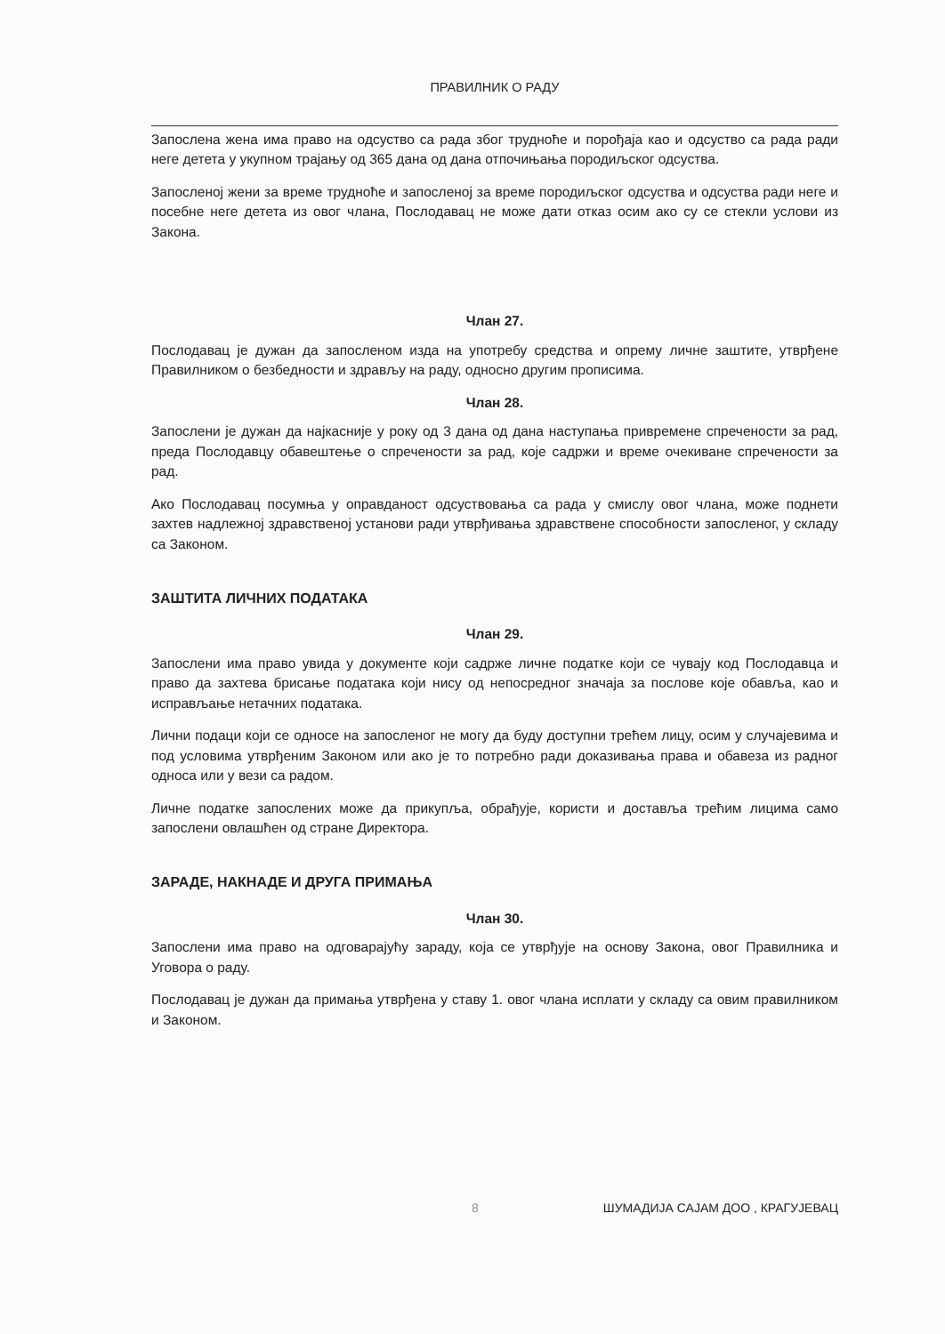ПРАВИЛНИК О РАДУ
Запослена жена има право на одсуство са рада због трудноће и порођаја као и одсуство са рада ради неге детета у укупном трајању од 365 дана од дана отпочињања породиљског одсуства.
Запосленој жени за време трудноће и запосленој за време породиљског одсуства и одсуства ради неге и посебне неге детета из овог члана, Послодавац не може дати отказ осим ако су се стекли услови из Закона.
Члан 27.
Послодавац је дужан да запосленом изда на употребу средства и опрему личне заштите, утврђене Правилником о безбедности и здрављу на раду, односно другим прописима.
Члан 28.
Запослени је дужан да најкасније у року од 3 дана од дана наступања привремене спречености за рад, преда Послодавцу обавештење о спречености за рад, које садржи и време очекиване спречености за рад.
Ако Послодавац посумња у оправданост одсуствовања са рада у смислу овог члана, може поднети захтев надлежној здравственој установи ради утврђивања здравствене способности запосленог, у складу са Законом.
ЗАШТИТА ЛИЧНИХ ПОДАТАКА
Члан 29.
Запослени има право увида у документе који садрже личне податке који се чувају код Послодавца и право да захтева брисање података који нису од непосредног значаја за послове које обавља, као и исправљање нетачних података.
Лични подаци који се односе на запосленог не могу да буду доступни трећем лицу, осим у случајевима и под условима утврђеним Законом или ако је то потребно ради доказивања права и обавеза из радног односа или у вези са радом.
Личне податке запослених може да прикупља, обрађује, користи и доставља трећим лицима само запослени овлашћен од стране Директора.
ЗАРАДЕ, НАКНАДЕ И ДРУГА ПРИМАЊА
Члан 30.
Запослени има право на одговарајућу зараду, која се утврђује на основу Закона, овог Правилника и Уговора о раду.
Послодавац је дужан да примања утврђена у ставу 1. овог члана исплати у складу са овим правилником и Законом.
8 ШУМАДИЈА САЈАМ ДОО , КРАГУЈЕВАЦ